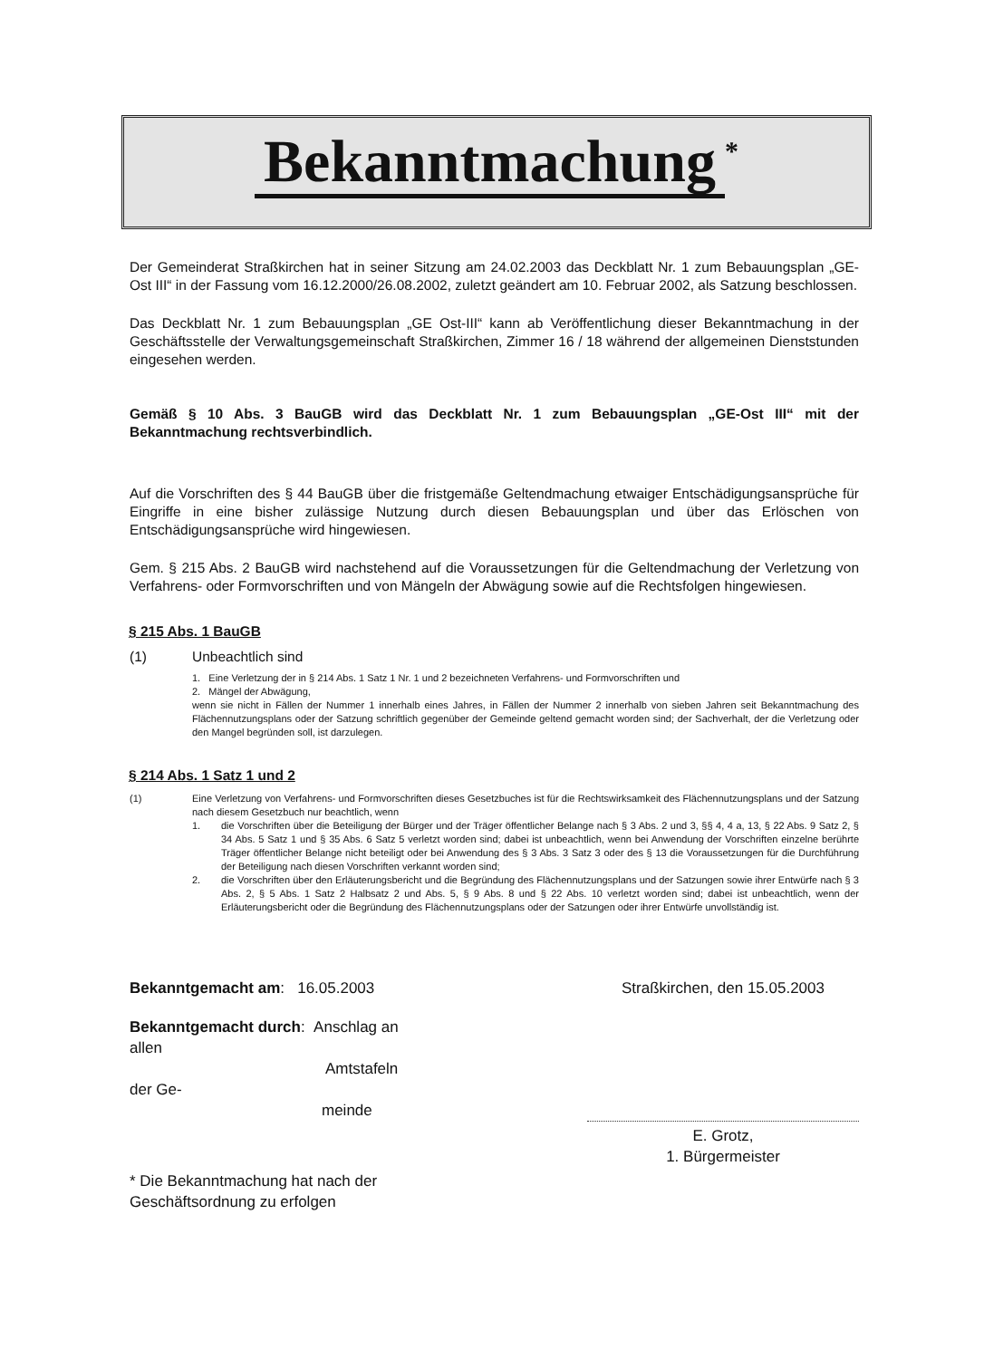Bekanntmachung<sup>*</sup>
Der Gemeinderat Straßkirchen hat in seiner Sitzung am 24.02.2003 das Deckblatt Nr. 1 zum Bebauungsplan „GE-Ost III“ in der Fassung vom 16.12.2000/26.08.2002, zuletzt geändert am 10. Februar 2002, als Satzung beschlossen.
Das Deckblatt Nr. 1 zum Bebauungsplan „GE Ost-III“ kann ab Veröffentlichung dieser Bekanntmachung in der Geschäftsstelle der Verwaltungsgemeinschaft Straßkirchen, Zimmer 16 / 18 während der allgemeinen Dienststunden eingesehen werden.
Gemäß § 10 Abs. 3 BauGB wird das Deckblatt Nr. 1 zum Bebauungsplan „GE-Ost III“ mit der Bekanntmachung rechtsverbindlich.
Auf die Vorschriften des § 44 BauGB über die fristgemäße Geltendmachung etwaiger Entschädigungsansprüche für Eingriffe in eine bisher zulässige Nutzung durch diesen Bebauungsplan und über das Erlöschen von Entschädigungsansprüche wird hingewiesen.
Gem. § 215 Abs. 2 BauGB wird nachstehend auf die Voraussetzungen für die Geltendmachung der Verletzung von Verfahrens- oder Formvorschriften und von Mängeln der Abwägung sowie auf die Rechtsfolgen hingewiesen.
§ 215 Abs. 1 BauGB
(1) Unbeachtlich sind
1. Eine Verletzung der in § 214 Abs. 1 Satz 1 Nr. 1 und 2 bezeichneten Verfahrens- und Formvorschriften und
2. Mängel der Abwägung,
wenn sie nicht in Fällen der Nummer 1 innerhalb eines Jahres, in Fällen der Nummer 2 innerhalb von sieben Jahren seit Bekanntmachung des Flächennutzungsplans oder der Satzung schriftlich gegenüber der Gemeinde geltend gemacht worden sind; der Sachverhalt, der die Verletzung oder den Mangel begründen soll, ist darzulegen.
§ 214 Abs. 1 Satz 1 und 2
(1) Eine Verletzung von Verfahrens- und Formvorschriften dieses Gesetzbuches ist für die Rechtswirksamkeit des Flächennutzungsplans und der Satzung nach diesem Gesetzbuch nur beachtlich, wenn
1. die Vorschriften über die Beteiligung der Bürger und der Träger öffentlicher Belange nach § 3 Abs. 2 und 3, §§ 4, 4 a, 13, § 22 Abs. 9 Satz 2, § 34 Abs. 5 Satz 1 und § 35 Abs. 6 Satz 5 verletzt worden sind; dabei ist unbeachtlich, wenn bei Anwendung der Vorschriften einzelne berührte Träger öffentlicher Belange nicht beteiligt oder bei Anwendung des § 3 Abs. 3 Satz 3 oder des § 13 die Voraussetzungen für die Durchführung der Beteiligung nach diesen Vorschriften verkannt worden sind;
2. die Vorschriften über den Erläuterungsbericht und die Begründung des Flächennutzungsplans und der Satzungen sowie ihrer Entwürfe nach § 3 Abs. 2, § 5 Abs. 1 Satz 2 Halbsatz 2 und Abs. 5, § 9 Abs. 8 und § 22 Abs. 10 verletzt worden sind; dabei ist unbeachtlich, wenn der Erläuterungsbericht oder die Begründung des Flächennutzungsplans oder der Satzungen oder ihrer Entwürfe unvollständig ist.
Bekanntgemacht am: 16.05.2003
Bekanntgemacht durch: Anschlag an allen
Amtstafeln der Ge-
meinde
* Die Bekanntmachung hat nach der Geschäftsordnung zu erfolgen
Straßkirchen, den 15.05.2003
E. Grotz,
1. Bürgermeister